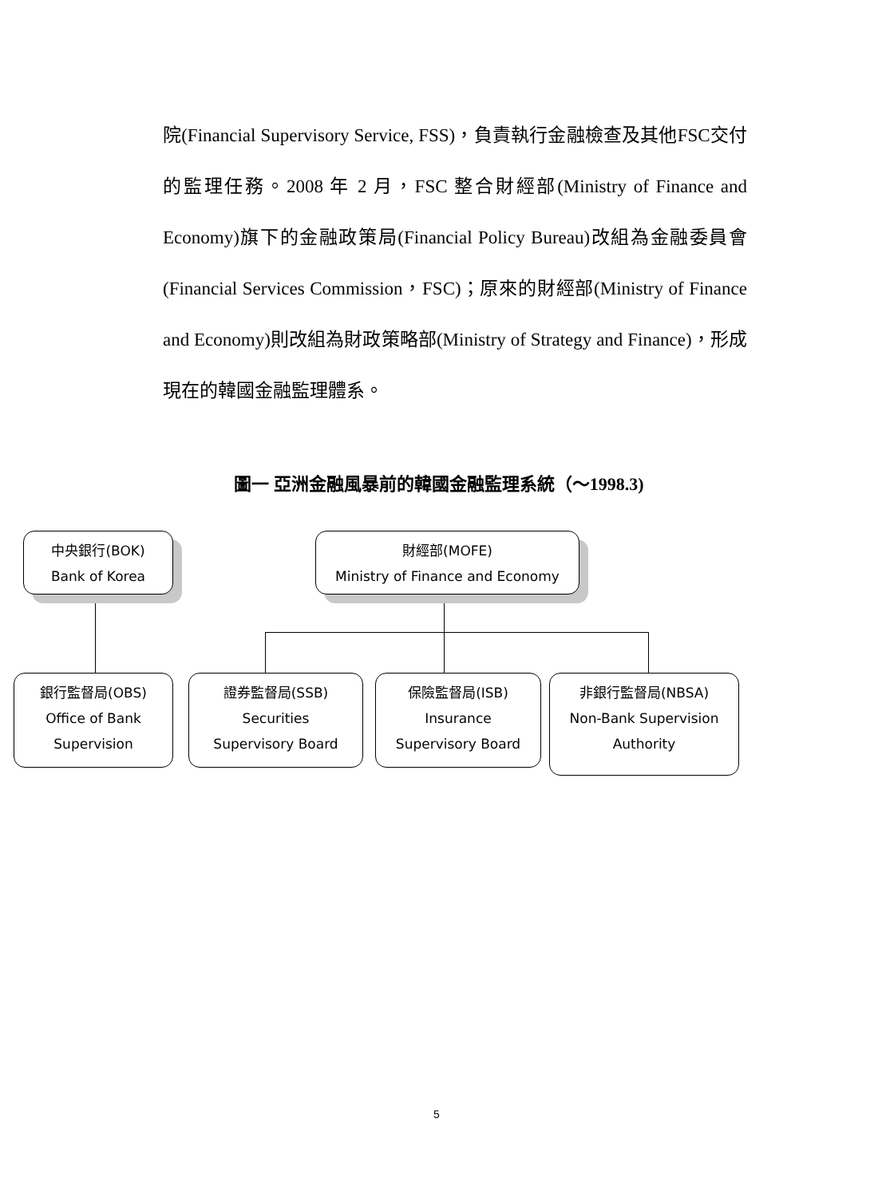院(Financial Supervisory Service, FSS)，負責執行金融檢查及其他FSC交付的監理任務。2008 年 2 月，FSC 整合財經部(Ministry of Finance and Economy)旗下的金融政策局(Financial Policy Bureau)改組為金融委員會(Financial Services Commission，FSC)；原來的財經部(Ministry of Finance and Economy)則改組為財政策略部(Ministry of Strategy and Finance)，形成現在的韓國金融監理體系。
圖一 亞洲金融風暴前的韓國金融監理系統（～1998.3)
中央銀行(BOK)
Bank of Korea
財經部(MOFE)
Ministry of Finance and Economy
銀行監督局(OBS)
Office of Bank
Supervision
證券監督局(SSB)
Securities
Supervisory Board
保險監督局(ISB)
Insurance
Supervisory Board
非銀行監督局(NBSA)
Non-Bank Supervision
Authority
5